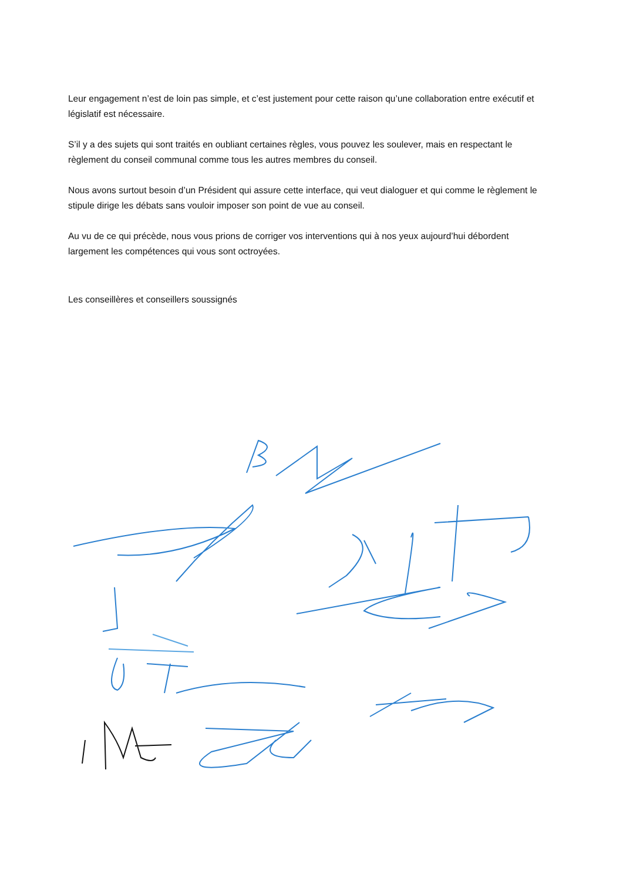Leur engagement n’est de loin pas simple, et c’est justement pour cette raison qu’une collaboration entre exécutif et législatif est nécessaire.
S’il y a des sujets qui sont traités en oubliant certaines règles, vous pouvez les soulever, mais en respectant le règlement du conseil communal comme tous les autres membres du conseil.
Nous avons surtout besoin d’un Président qui assure cette interface, qui veut dialoguer et qui comme le règlement le stipule dirige les débats sans vouloir imposer son point de vue au conseil.
Au vu de ce qui précède, nous vous prions de corriger vos interventions qui à nos yeux aujourd’hui débordent largement les compétences qui vous sont octroyées.
Les conseillères et conseillers soussignés